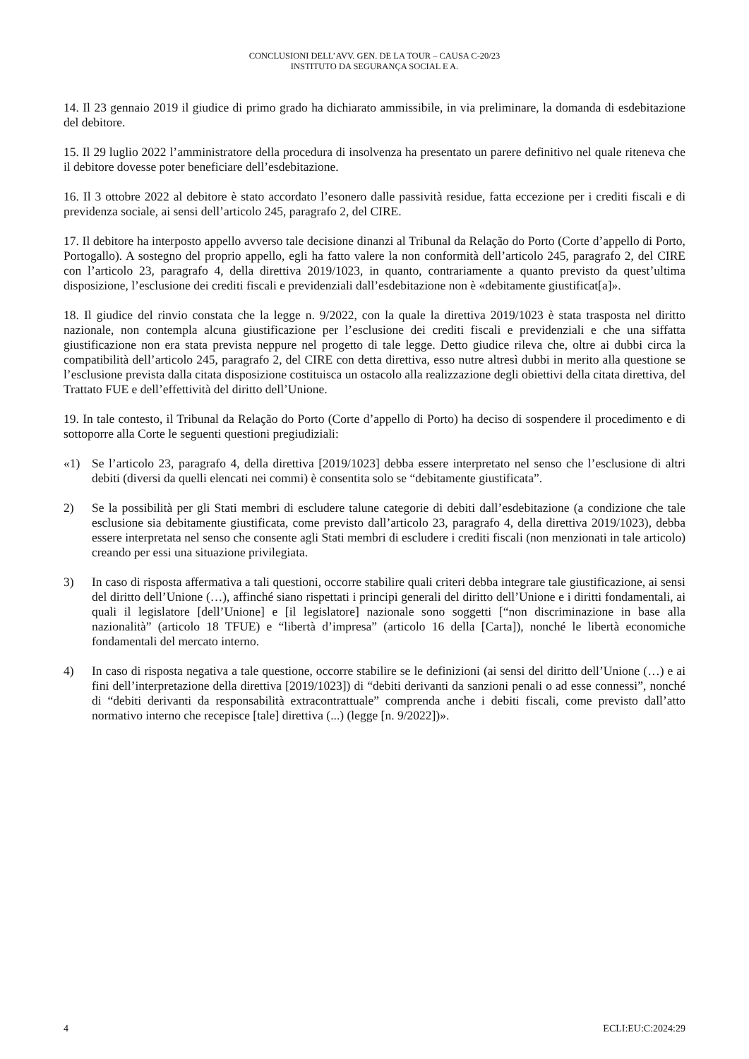CONCLUSIONI DELL’AVV. GEN. DE LA TOUR – CAUSA C-20/23
INSTITUTO DA SEGURANÇA SOCIAL E A.
14. Il 23 gennaio 2019 il giudice di primo grado ha dichiarato ammissibile, in via preliminare, la domanda di esdebitazione del debitore.
15. Il 29 luglio 2022 l’amministratore della procedura di insolvenza ha presentato un parere definitivo nel quale riteneva che il debitore dovesse poter beneficiare dell’esdebitazione.
16. Il 3 ottobre 2022 al debitore è stato accordato l’esonero dalle passività residue, fatta eccezione per i crediti fiscali e di previdenza sociale, ai sensi dell’articolo 245, paragrafo 2, del CIRE.
17. Il debitore ha interposto appello avverso tale decisione dinanzi al Tribunal da Relação do Porto (Corte d’appello di Porto, Portogallo). A sostegno del proprio appello, egli ha fatto valere la non conformità dell’articolo 245, paragrafo 2, del CIRE con l’articolo 23, paragrafo 4, della direttiva 2019/1023, in quanto, contrariamente a quanto previsto da quest’ultima disposizione, l’esclusione dei crediti fiscali e previdenziali dall’esdebitazione non è «debitamente giustificat[a]».
18. Il giudice del rinvio constata che la legge n. 9/2022, con la quale la direttiva 2019/1023 è stata trasposta nel diritto nazionale, non contempla alcuna giustificazione per l’esclusione dei crediti fiscali e previdenziali e che una siffatta giustificazione non era stata prevista neppure nel progetto di tale legge. Detto giudice rileva che, oltre ai dubbi circa la compatibilità dell’articolo 245, paragrafo 2, del CIRE con detta direttiva, esso nutre altresì dubbi in merito alla questione se l’esclusione prevista dalla citata disposizione costituisca un ostacolo alla realizzazione degli obiettivi della citata direttiva, del Trattato FUE e dell’effettività del diritto dell’Unione.
19. In tale contesto, il Tribunal da Relação do Porto (Corte d’appello di Porto) ha deciso di sospendere il procedimento e di sottoporre alla Corte le seguenti questioni pregiudiziali:
«1) Se l’articolo 23, paragrafo 4, della direttiva [2019/1023] debba essere interpretato nel senso che l’esclusione di altri debiti (diversi da quelli elencati nei commi) è consentita solo se “debitamente giustificata”.
2) Se la possibilità per gli Stati membri di escludere talune categorie di debiti dall’esdebitazione (a condizione che tale esclusione sia debitamente giustificata, come previsto dall’articolo 23, paragrafo 4, della direttiva 2019/1023), debba essere interpretata nel senso che consente agli Stati membri di escludere i crediti fiscali (non menzionati in tale articolo) creando per essi una situazione privilegiata.
3) In caso di risposta affermativa a tali questioni, occorre stabilire quali criteri debba integrare tale giustificazione, ai sensi del diritto dell’Unione (…), affinché siano rispettati i principi generali del diritto dell’Unione e i diritti fondamentali, ai quali il legislatore [dell’Unione] e [il legislatore] nazionale sono soggetti [“non discriminazione in base alla nazionalità” (articolo 18 TFUE) e “libertà d’impresa” (articolo 16 della [Carta]), nonché le libertà economiche fondamentali del mercato interno.
4) In caso di risposta negativa a tale questione, occorre stabilire se le definizioni (ai sensi del diritto dell’Unione (…) e ai fini dell’interpretazione della direttiva [2019/1023]) di “debiti derivanti da sanzioni penali o ad esse connessi”, nonché di “debiti derivanti da responsabilità extracontrattuale” comprenda anche i debiti fiscali, come previsto dall’atto normativo interno che recepisce [tale] direttiva (...) (legge [n. 9/2022])».
4 ECLI:EU:C:2024:29